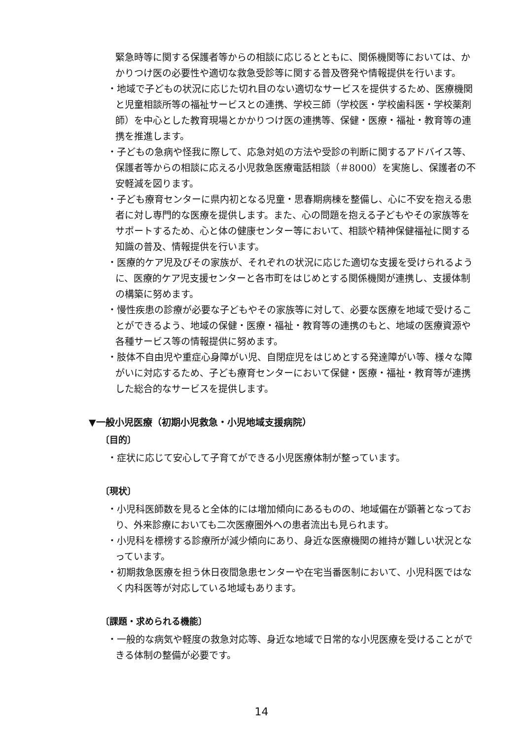緊急時等に関する保護者等からの相談に応じるとともに、関係機関等においては、かかりつけ医の必要性や適切な救急受診等に関する普及啓発や情報提供を行います。
・地域で子どもの状況に応じた切れ目のない適切なサービスを提供するため、医療機関と児童相談所等の福祉サービスとの連携、学校三師（学校医・学校歯科医・学校薬剤師）を中心とした教育現場とかかりつけ医の連携等、保健・医療・福祉・教育等の連携を推進します。
・子どもの急病や怪我に際して、応急対処の方法や受診の判断に関するアドバイス等、保護者等からの相談に応える小児救急医療電話相談（＃8000）を実施し、保護者の不安軽減を図ります。
・子ども療育センターに県内初となる児童・思春期病棟を整備し、心に不安を抱える患者に対し専門的な医療を提供します。また、心の問題を抱える子どもやその家族等をサポートするため、心と体の健康センター等において、相談や精神保健福祉に関する知識の普及、情報提供を行います。
・医療的ケア児及びその家族が、それぞれの状況に応じた適切な支援を受けられるように、医療的ケア児支援センターと各市町をはじめとする関係機関が連携し、支援体制の構築に努めます。
・慢性疾患の診療が必要な子どもやその家族等に対して、必要な医療を地域で受けることができるよう、地域の保健・医療・福祉・教育等の連携のもと、地域の医療資源や各種サービス等の情報提供に努めます。
・肢体不自由児や重症心身障がい児、自閉症児をはじめとする発達障がい等、様々な障がいに対応するため、子ども療育センターにおいて保健・医療・福祉・教育等が連携した総合的なサービスを提供します。
▼一般小児医療（初期小児救急・小児地域支援病院）
〔目的〕
・症状に応じて安心して子育てができる小児医療体制が整っています。
〔現状〕
・小児科医師数を見ると全体的には増加傾向にあるものの、地域偏在が顕著となっており、外来診療においても二次医療圏外への患者流出も見られます。
・小児科を標榜する診療所が減少傾向にあり、身近な医療機関の維持が難しい状況となっています。
・初期救急医療を担う休日夜間急患センターや在宅当番医制において、小児科医ではなく内科医等が対応している地域もあります。
〔課題・求められる機能〕
・一般的な病気や軽度の救急対応等、身近な地域で日常的な小児医療を受けることができる体制の整備が必要です。
14